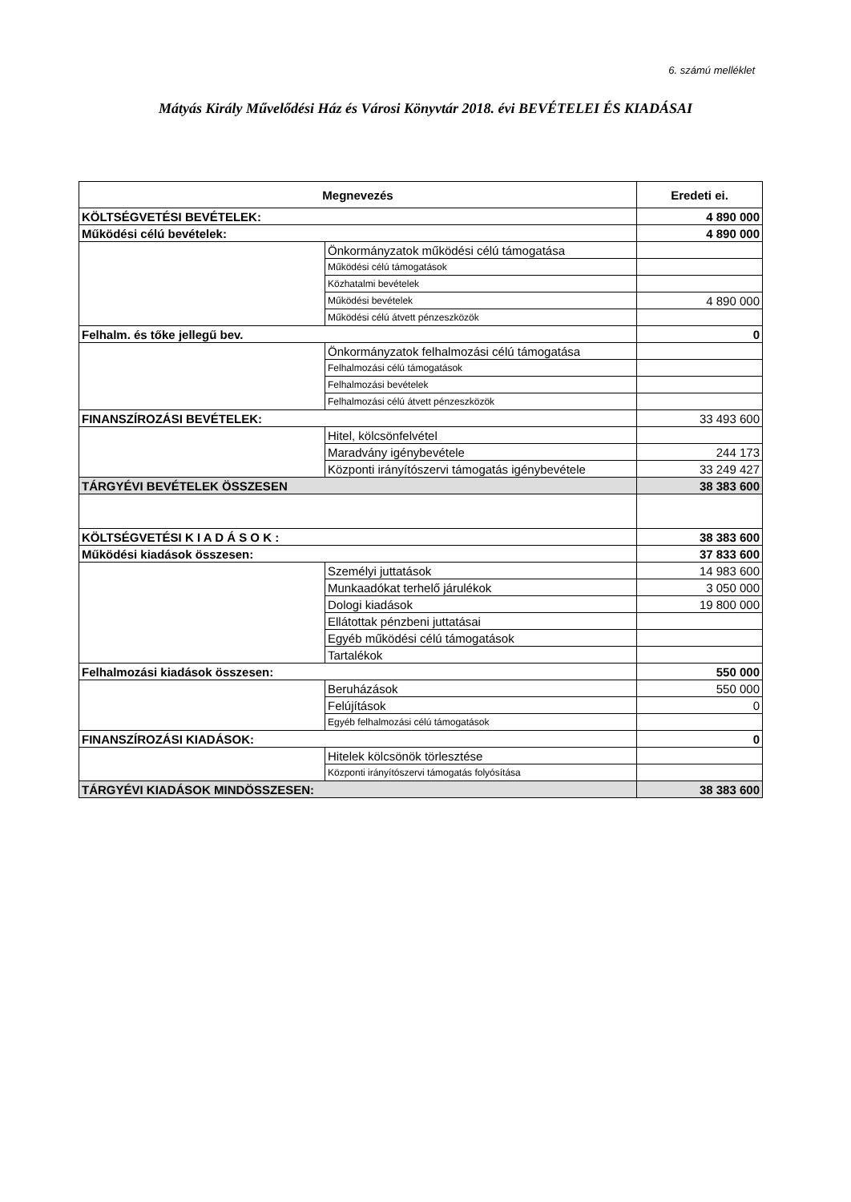6. számú melléklet
Mátyás Király Művelődési Ház és Városi Könyvtár 2018. évi BEVÉTELEI ÉS KIADÁSAI
| Megnevezés | | Eredeti ei. |
| --- | --- | --- |
| KÖLTSÉGVETÉSI BEVÉTELEK: | | 4 890 000 |
| Működési célú bevételek: | | 4 890 000 |
| | Önkormányzatok működési célú támogatása | |
| | Működési célú támogatások | |
| | Közhatalmi bevételek | |
| | Működési bevételek | 4 890 000 |
| | Működési célú átvett pénzeszközök | |
| Felhalm. és tőke jellegű bev. | | 0 |
| | Önkormányzatok felhalmozási célú támogatása | |
| | Felhalmozási célú támogatások | |
| | Felhalmozási bevételek | |
| | Felhalmozási célú átvett pénzeszközök | |
| FINANSZÍROZÁSI BEVÉTELEK: | | 33 493 600 |
| | Hitel, kölcsönfelvétel | |
| | Maradvány igénybevétele | 244 173 |
| | Központi irányítószervi támogatás igénybevétele | 33 249 427 |
| TÁRGYÉVI BEVÉTELEK ÖSSZESEN | | 38 383 600 |
| KÖLTSÉGVETÉSI K I A D Á S O K : | | 38 383 600 |
| Működési kiadások összesen: | | 37 833 600 |
| | Személyi juttatások | 14 983 600 |
| | Munkaadókat terhelő járulékok | 3 050 000 |
| | Dologi kiadások | 19 800 000 |
| | Ellátottak pénzbeni juttatásai | |
| | Egyéb működési célú támogatások | |
| | Tartalékok | |
| Felhalmozási kiadások összesen: | | 550 000 |
| | Beruházások | 550 000 |
| | Felújítások | 0 |
| | Egyéb felhalmozási célú támogatások | |
| FINANSZÍROZÁSI KIADÁSOK: | | 0 |
| | Hitelek kölcsönök törlesztése | |
| | Központi irányítószervi támogatás folyósítása | |
| TÁRGYÉVI KIADÁSOK MINDÖSSZESEN: | | 38 383 600 |